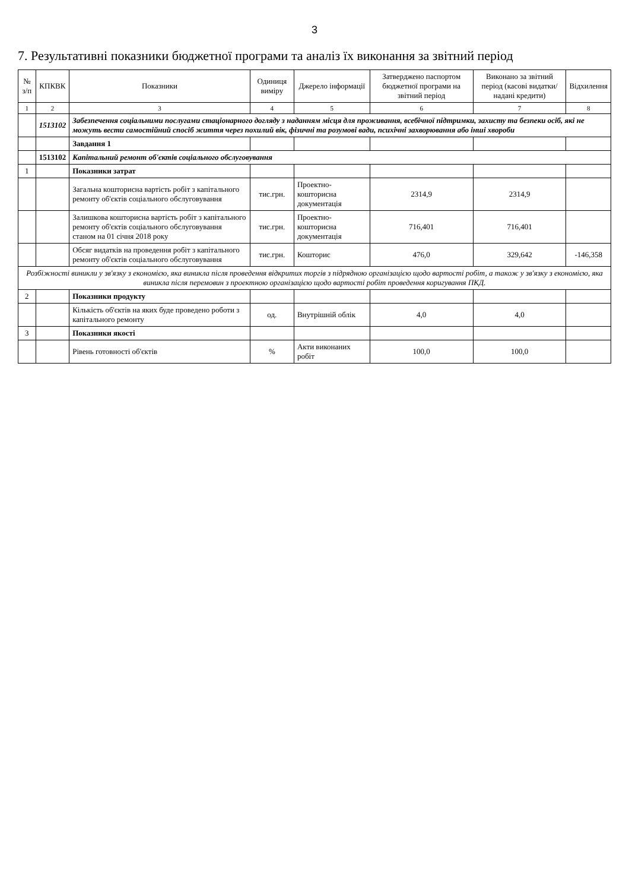3
7. Результативні показники бюджетної програми та аналіз їх виконання за звітний період
| № з/п | КПКВК | Показники | Одиниця виміру | Джерело інформації | Затверджено паспортом бюджетної програми на звітний період | Виконано за звітний період (касові видатки/надані кредити) | Відхилення |
| --- | --- | --- | --- | --- | --- | --- | --- |
| 1 | 2 | 3 | 4 | 5 | 6 | 7 | 8 |
| | 1513102 | Забезпечення соціальними послугами стаціонарного догляду з наданням місця для проживання, всебічної підтримки, захисту та безпеки осіб, які не можуть вести самостійний спосіб життя через похилий вік, фізичні та розумові вади, психічні захворювання або інші хвороби | | | | | |
| | | Завдання 1 | | | | | |
| | 1513102 | Капітальний ремонт об'єктів соціального обслуговування | | | | | |
| 1 | | Показники затрат | | | | | |
| | | Загальна кошторисна вартість робіт з капітального ремонту об'єктів соціального обслуговування | тис.грн. | Проектно-кошторисна документація | 2314,9 | 2314,9 | |
| | | Залишкова кошторисна вартість робіт з капітального ремонту об'єктів соціального обслуговування станом на 01 січня 2018 року | тис.грн. | Проектно-кошторисна документація | 716,401 | 716,401 | |
| | | Обсяг видатків на проведення робіт з капітального ремонту об'єктів соціального обслуговування | тис.грн. | Кошторис | 476,0 | 329,642 | -146,358 |
| Розбіжності виникли у зв'язку з економією, яка виникла після проведення відкритих торгів з підрядною організацією щодо вартості робіт, а також у зв'язку з економією, яка виникла після перемовин з проектною організацією щодо вартості робіт проведення коригування ПКД. | | | | | | | |
| 2 | | Показники продукту | | | | | |
| | | Кількість об'єктів на яких буде проведено роботи з капітального ремонту | од. | Внутрішній облік | 4,0 | 4,0 | |
| 3 | | Показники якості | | | | | |
| | | Рівень готовності об'єктів | % | Акти виконаних робіт | 100,0 | 100,0 | |